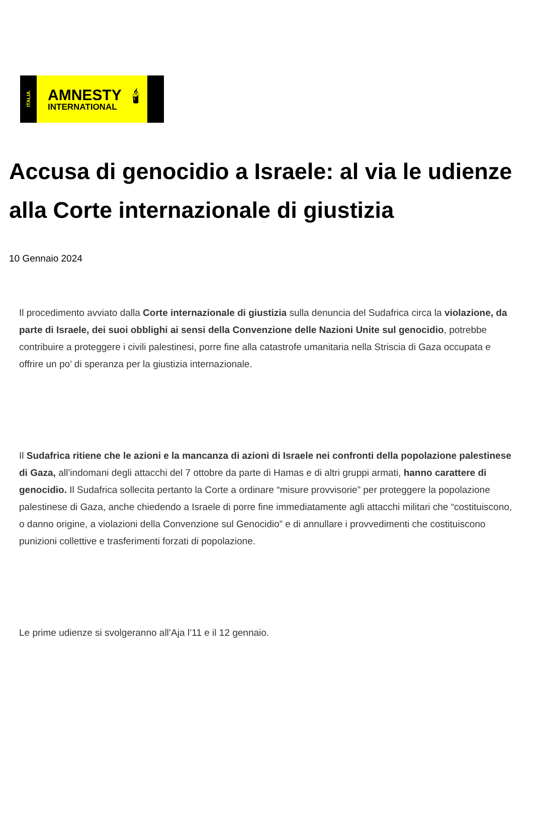ITALIA
AMNESTY
INTERNATIONAL
🕯
Accusa di genocidio a Israele: al via le udienze alla Corte internazionale di giustizia
10 Gennaio 2024
Il procedimento avviato dalla Corte internazionale di giustizia sulla denuncia del Sudafrica circa la violazione, da parte di Israele, dei suoi obblighi ai sensi della Convenzione delle Nazioni Unite sul genocidio, potrebbe contribuire a proteggere i civili palestinesi, porre fine alla catastrofe umanitaria nella Striscia di Gaza occupata e offrire un po’ di speranza per la giustizia internazionale.
Il Sudafrica ritiene che le azioni e la mancanza di azioni di Israele nei confronti della popolazione palestinese di Gaza, all’indomani degli attacchi del 7 ottobre da parte di Hamas e di altri gruppi armati, hanno carattere di genocidio. Il Sudafrica sollecita pertanto la Corte a ordinare “misure provvisorie” per proteggere la popolazione palestinese di Gaza, anche chiedendo a Israele di porre fine immediatamente agli attacchi militari che “costituiscono, o danno origine, a violazioni della Convenzione sul Genocidio” e di annullare i provvedimenti che costituiscono punizioni collettive e trasferimenti forzati di popolazione.
Le prime udienze si svolgeranno all’Aja l’11 e il 12 gennaio.